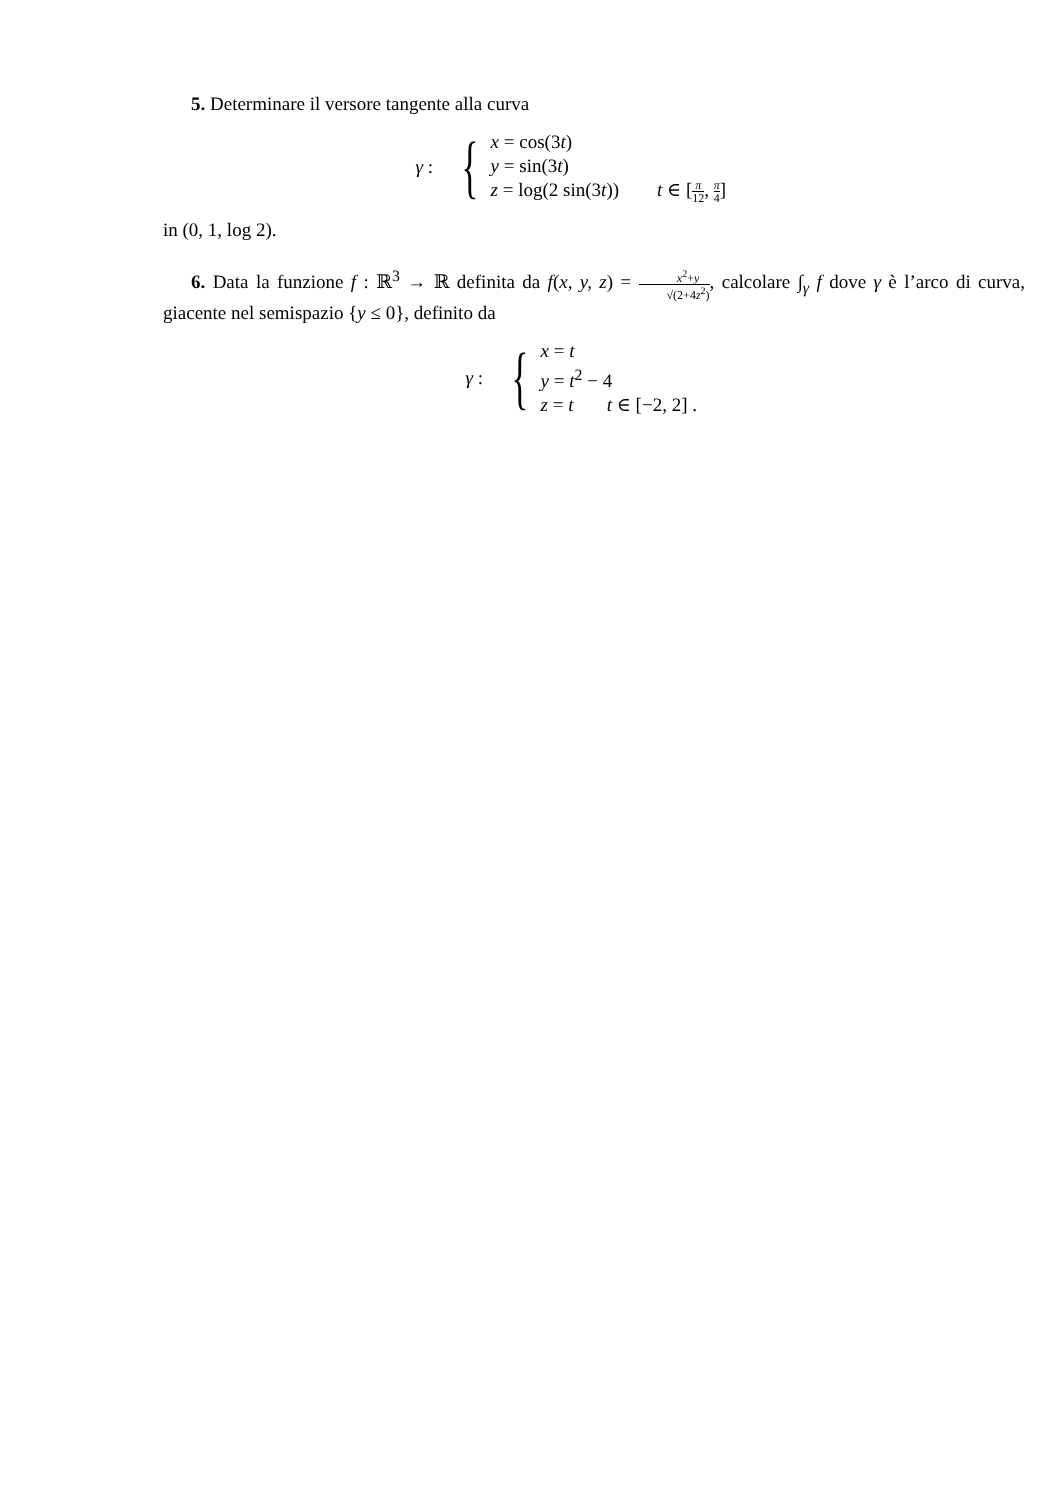5. Determinare il versore tangente alla curva
γ : {
x = cos(3t)
y = sin(3t)
z = log(2 sin(3t)) t ∈ [π 12, π 4]
in (0, 1, log 2).
6. Data la funzione f : ℝ<sup>3</sup> → ℝ definita da f(x, y, z) = x<sup>2</sup>+y √(2+4z<sup>2</sup>), calcolare ∫<sub>γ</sub> f dove γ è l’arco di curva, giacente nel semispazio {y ≤ 0}, definito da
γ : {
x = t
y = t<sup>2</sup> − 4
z = t t ∈ [−2, 2] .